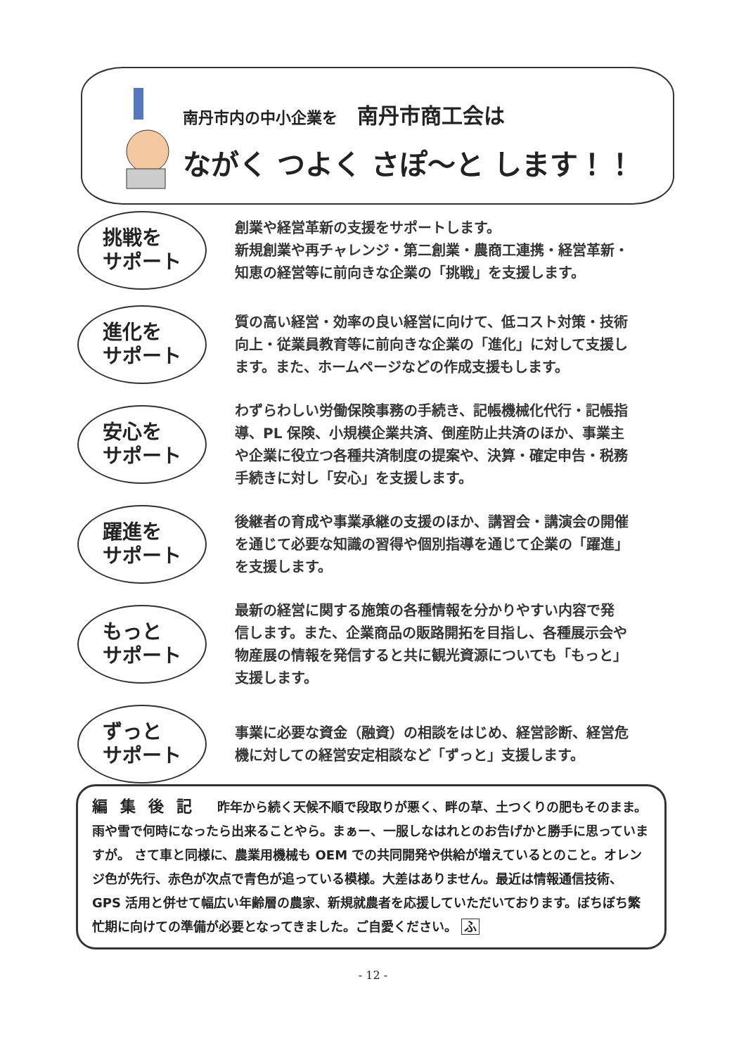南丹市内の中小企業を 南丹市商工会は
ながく つよく さぽ～と します！！
挑戦を
サポート
創業や経営革新の支援をサポートします。
新規創業や再チャレンジ・第二創業・農商工連携・経営革新・
知恵の経営等に前向きな企業の「挑戦」を支援します。
進化を
サポート
質の高い経営・効率の良い経営に向けて、低コスト対策・技術
向上・従業員教育等に前向きな企業の「進化」に対して支援し
ます。また、ホームページなどの作成支援もします。
安心を
サポート
わずらわしい労働保険事務の手続き、記帳機械化代行・記帳指
導、PL 保険、小規模企業共済、倒産防止共済のほか、事業主
や企業に役立つ各種共済制度の提案や、決算・確定申告・税務
手続きに対し「安心」を支援します。
躍進を
サポート
後継者の育成や事業承継の支援のほか、講習会・講演会の開催
を通じて必要な知識の習得や個別指導を通じて企業の「躍進」
を支援します。
もっと
サポート
最新の経営に関する施策の各種情報を分かりやすい内容で発
信します。また、企業商品の販路開拓を目指し、各種展示会や
物産展の情報を発信すると共に観光資源についても「もっと」
支援します。
ずっと
サポート
事業に必要な資金（融資）の相談をはじめ、経営診断、経営危
機に対しての経営安定相談など「ずっと」支援します。
編集後記　昨年から続く天候不順で段取りが悪く、畔の草、土つくりの肥もそのまま。雨や雪で何時になったら出来ることやら。まぁー、一服しなはれとのお告げかと勝手に思っていますが。 さて車と同様に、農業用機械も OEM での共同開発や供給が増えているとのこと。オレンジ色が先行、赤色が次点で青色が追っている模様。大差はありません。最近は情報通信技術、GPS 活用と併せて幅広い年齢層の農家、新規就農者を応援していただいております。ぼちぼち繁忙期に向けての準備が必要となってきました。ご自愛ください。 ふ
- 12 -